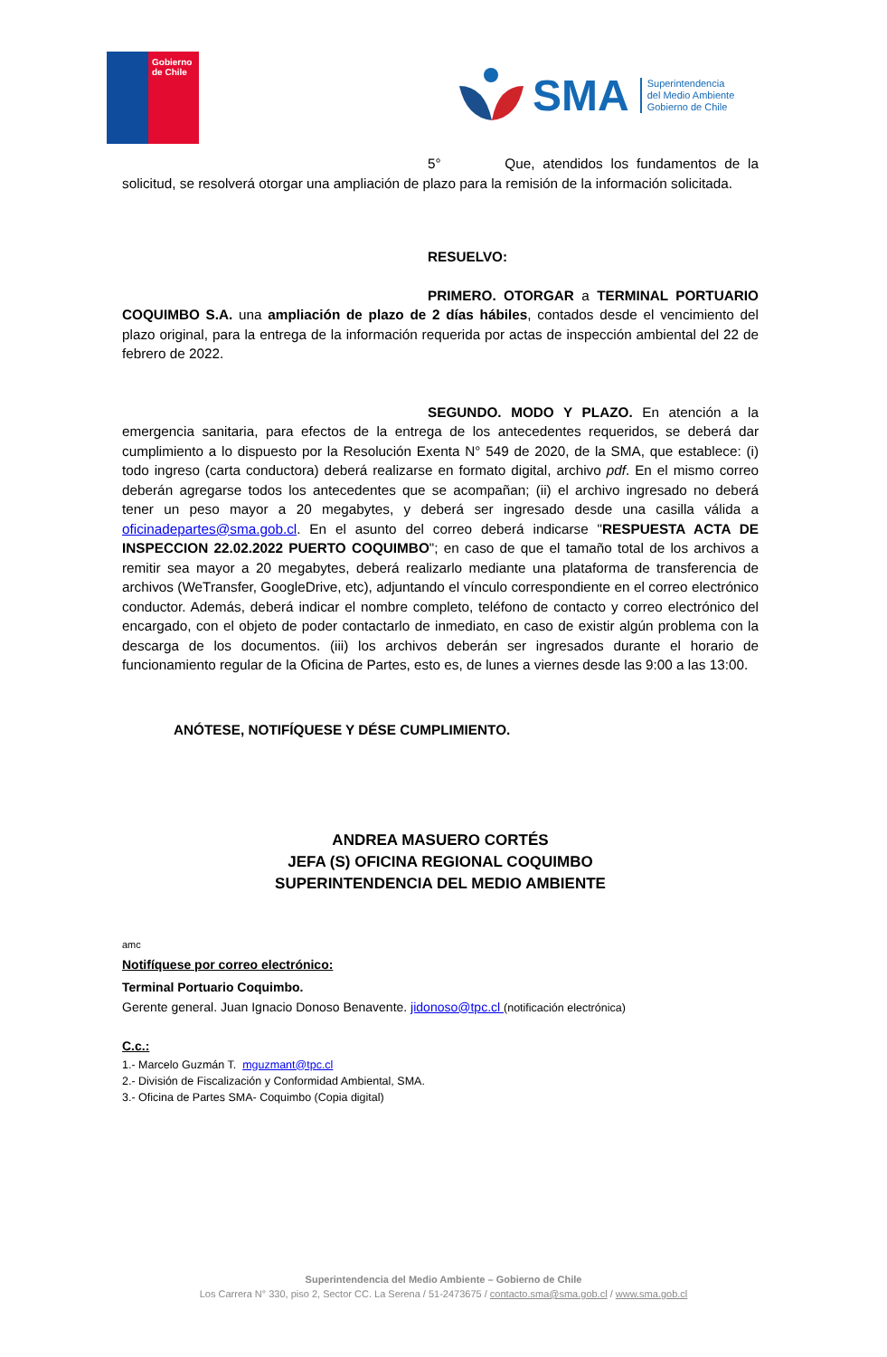Gobierno
de Chile
SMA
Superintendencia
del Medio Ambiente
Gobierno de Chile
5° Que, atendidos los fundamentos de la solicitud, se resolverá otorgar una ampliación de plazo para la remisión de la información solicitada.
RESUELVO:
PRIMERO. OTORGAR a TERMINAL PORTUARIO COQUIMBO S.A. una ampliación de plazo de 2 días hábiles, contados desde el vencimiento del plazo original, para la entrega de la información requerida por actas de inspección ambiental del 22 de febrero de 2022.
SEGUNDO. MODO Y PLAZO. En atención a la emergencia sanitaria, para efectos de la entrega de los antecedentes requeridos, se deberá dar cumplimiento a lo dispuesto por la Resolución Exenta N° 549 de 2020, de la SMA, que establece: (i) todo ingreso (carta conductora) deberá realizarse en formato digital, archivo pdf. En el mismo correo deberán agregarse todos los antecedentes que se acompañan; (ii) el archivo ingresado no deberá tener un peso mayor a 20 megabytes, y deberá ser ingresado desde una casilla válida a oficinadepartes@sma.gob.cl. En el asunto del correo deberá indicarse "RESPUESTA ACTA DE INSPECCION 22.02.2022 PUERTO COQUIMBO"; en caso de que el tamaño total de los archivos a remitir sea mayor a 20 megabytes, deberá realizarlo mediante una plataforma de transferencia de archivos (WeTransfer, GoogleDrive, etc), adjuntando el vínculo correspondiente en el correo electrónico conductor. Además, deberá indicar el nombre completo, teléfono de contacto y correo electrónico del encargado, con el objeto de poder contactarlo de inmediato, en caso de existir algún problema con la descarga de los documentos. (iii) los archivos deberán ser ingresados durante el horario de funcionamiento regular de la Oficina de Partes, esto es, de lunes a viernes desde las 9:00 a las 13:00.
ANÓTESE, NOTIFÍQUESE Y DÉSE CUMPLIMIENTO.
ANDREA MASUERO CORTÉS
JEFA (S) OFICINA REGIONAL COQUIMBO
SUPERINTENDENCIA DEL MEDIO AMBIENTE
amc
Notifíquese por correo electrónico:
Terminal Portuario Coquimbo.
Gerente general. Juan Ignacio Donoso Benavente. jidonoso@tpc.cl (notificación electrónica)
C.c.:
1.- Marcelo Guzmán T. mguzmant@tpc.cl
2.- División de Fiscalización y Conformidad Ambiental, SMA.
3.- Oficina de Partes SMA- Coquimbo (Copia digital)
Superintendencia del Medio Ambiente – Gobierno de Chile
Los Carrera N° 330, piso 2, Sector CC. La Serena / 51-2473675 / contacto.sma@sma.gob.cl / www.sma.gob.cl